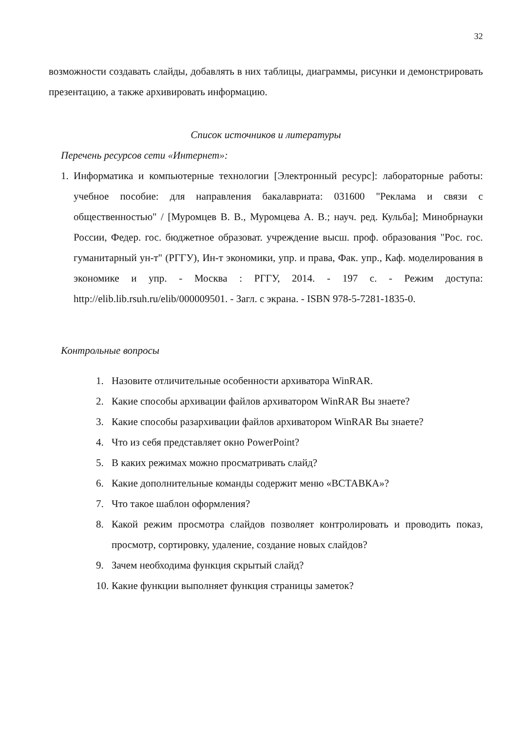32
возможности создавать слайды, добавлять в них таблицы, диаграммы, рисунки и демонстрировать презентацию, а также архивировать информацию.
Список источников и литературы
Перечень ресурсов сети «Интернет»:
1. Информатика и компьютерные технологии [Электронный ресурс]: лабораторные работы: учебное пособие: для направления бакалавриата: 031600 "Реклама и связи с общественностью" / [Муромцев В. В., Муромцева А. В.; науч. ред. Кульба]; Минобрнауки России, Федер. гос. бюджетное образоват. учреждение высш. проф. образования "Рос. гос. гуманитарный ун-т" (РГГУ), Ин-т экономики, упр. и права, Фак. упр., Каф. моделирования в экономике и упр. - Москва : РГГУ, 2014. - 197 с. - Режим доступа: http://elib.lib.rsuh.ru/elib/000009501. - Загл. с экрана. - ISBN 978-5-7281-1835-0.
Контрольные вопросы
1. Назовите отличительные особенности архиватора WinRAR.
2. Какие способы архивации файлов архиватором WinRAR Вы знаете?
3. Какие способы разархивации файлов архиватором WinRAR Вы знаете?
4. Что из себя представляет окно PowerPoint?
5. В каких режимах можно просматривать слайд?
6. Какие дополнительные команды содержит меню «ВСТАВКА»?
7. Что такое шаблон оформления?
8. Какой режим просмотра слайдов позволяет контролировать и проводить показ, просмотр, сортировку, удаление, создание новых слайдов?
9. Зачем необходима функция скрытый слайд?
10. Какие функции выполняет функция страницы заметок?